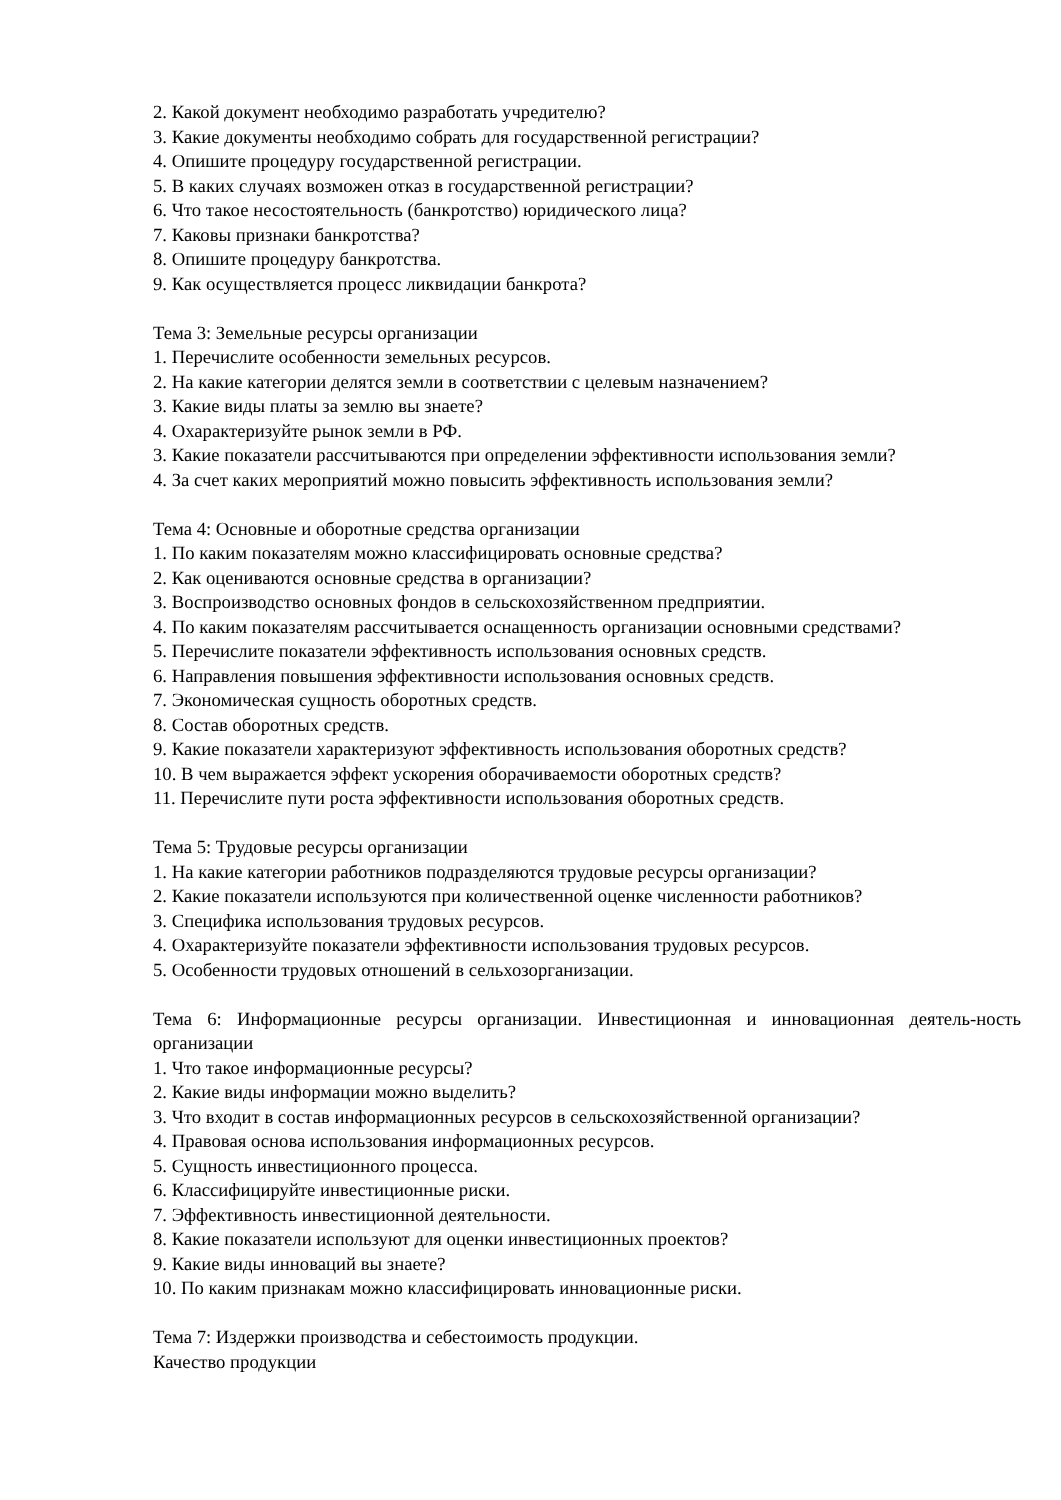2. Какой документ необходимо разработать учредителю?
3. Какие документы необходимо собрать для государственной регистрации?
4. Опишите процедуру государственной регистрации.
5. В каких случаях возможен отказ в государственной регистрации?
6. Что такое несостоятельность (банкротство) юридического лица?
7. Каковы признаки банкротства?
8. Опишите процедуру банкротства.
9. Как осуществляется процесс ликвидации банкрота?
Тема 3: Земельные ресурсы организации
1. Перечислите особенности земельных ресурсов.
2. На какие категории делятся земли в соответствии с целевым назначением?
3. Какие виды платы за землю вы знаете?
4. Охарактеризуйте рынок земли в РФ.
3. Какие показатели рассчитываются при определении эффективности использования земли?
4. За счет каких мероприятий можно повысить эффективность использования земли?
Тема 4: Основные и оборотные средства организации
1. По каким показателям можно классифицировать основные средства?
2. Как оцениваются основные средства в организации?
3. Воспроизводство основных фондов в сельскохозяйственном предприятии.
4. По каким показателям рассчитывается оснащенность организации основными средствами?
5. Перечислите показатели эффективность использования основных средств.
6. Направления повышения эффективности использования основных средств.
7. Экономическая сущность оборотных средств.
8. Состав оборотных средств.
9. Какие показатели характеризуют эффективность использования оборотных средств?
10. В чем выражается эффект ускорения оборачиваемости оборотных средств?
11. Перечислите пути роста эффективности использования оборотных средств.
Тема 5: Трудовые ресурсы организации
1. На какие категории работников подразделяются трудовые ресурсы организации?
2. Какие показатели используются при количественной оценке численности работников?
3. Специфика использования трудовых ресурсов.
4. Охарактеризуйте показатели эффективности использования трудовых ресурсов.
5. Особенности трудовых отношений в сельхозорганизации.
Тема 6: Информационные ресурсы организации. Инвестиционная и инновационная деятель-ность организации
1. Что такое информационные ресурсы?
2. Какие виды информации можно выделить?
3. Что входит в состав информационных ресурсов в сельскохозяйственной организации?
4. Правовая основа использования информационных ресурсов.
5. Сущность инвестиционного процесса.
6. Классифицируйте инвестиционные риски.
7. Эффективность инвестиционной деятельности.
8. Какие показатели используют для оценки инвестиционных проектов?
9. Какие виды инноваций вы знаете?
10. По каким признакам можно классифицировать инновационные риски.
Тема 7: Издержки производства и себестоимость продукции.
Качество продукции